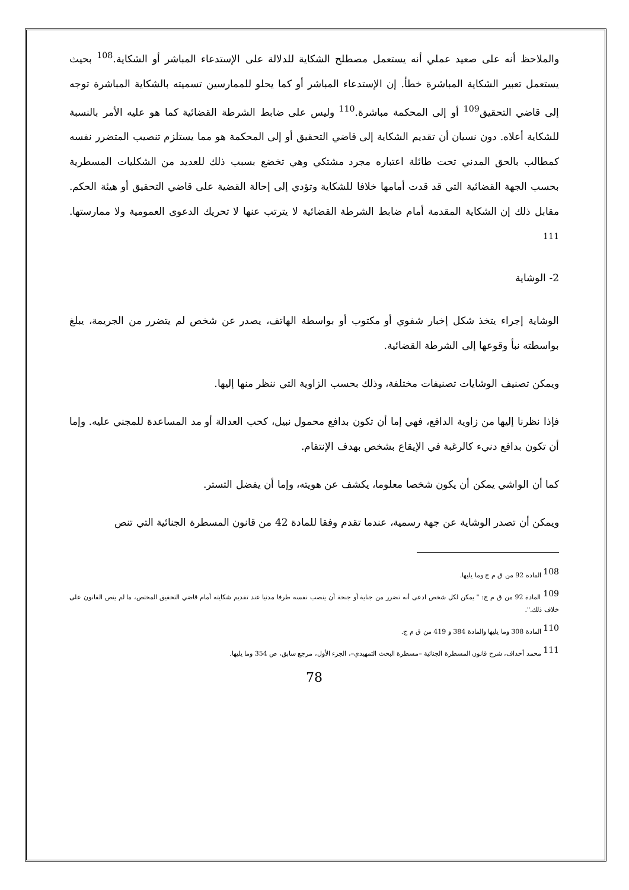والملاحظ أنه على صعيد عملي أنه يستعمل مصطلح الشكاية للدلالة على الإستدعاء المباشر أو الشكاية.<sup>108</sup> بحيث يستعمل تعبير الشكاية المباشرة خطأ. إن الإستدعاء المباشر أو كما يحلو للممارسين تسميته بالشكاية المباشرة توجه إلى قاضي التحقيق<sup>109</sup> أو إلى المحكمة مباشرة.<sup>110</sup> وليس على ضابط الشرطة القضائية كما هو عليه الأمر بالنسبة للشكاية أعلاه. دون نسيان أن تقديم الشكاية إلى قاضي التحقيق أو إلى المحكمة هو مما يستلزم تنصيب المتضرر نفسه كمطالب بالحق المدني تحت طائلة اعتباره مجرد مشتكي وهي تخضع بسبب ذلك للعديد من الشكليات المسطرية بحسب الجهة القضائية التي قد قدت أمامها خلافا للشكاية وتؤدي إلى إحالة القضية على قاضي التحقيق أو هيئة الحكم. مقابل ذلك إن الشكاية المقدمة أمام ضابط الشرطة القضائية لا يترتب عنها لا تحريك الدعوى العمومية ولا ممارستها. <sup>111</sup>
2- الوشاية
الوشاية إجراء يتخذ شكل إخبار شفوي أو مكتوب أو بواسطة الهاتف، يصدر عن شخص لم يتضرر من الجريمة، يبلغ بواسطته نبأ وقوعها إلى الشرطة القضائية.
ويمكن تصنيف الوشايات تصنيفات مختلفة، وذلك بحسب الزاوية التي ننظر منها إليها.
فإذا نظرنا إليها من زاوية الدافع، فهي إما أن تكون بدافع محمول نبيل، كحب العدالة أو مد المساعدة للمجني عليه. وإما أن تكون بدافع دنيء كالرغبة في الإيقاع بشخص بهدف الإنتقام.
كما أن الواشي يمكن أن يكون شخصا معلوما، يكشف عن هويته، وإما أن يفضل التستر.
ويمكن أن تصدر الوشاية عن جهة رسمية، عندما تقدم وفقا للمادة 42 من قانون المسطرة الجنائية التي تنص
<sup>108</sup> المادة 92 من ق م ج وما يليها.
<sup>109</sup> المادة 92 من ق م ج: " يمكن لكل شخص ادعى أنه تضرر من جناية أو جنحة أن ينصب نفسه طرفا مدنيا عند تقديم شكايته أمام قاضي التحقيق المختص، ما لم ينص القانون على خلاف ذلك.".
<sup>110</sup> المادة 308 وما يليها والمادة 384 و 419 من ق م ج.
<sup>111</sup> محمد أحداف، شرح قانون المسطرة الجنائية –مسطرة البحث التمهيدي–، الجزء الأول، مرجع سابق، ص 354 وما يليها.
78